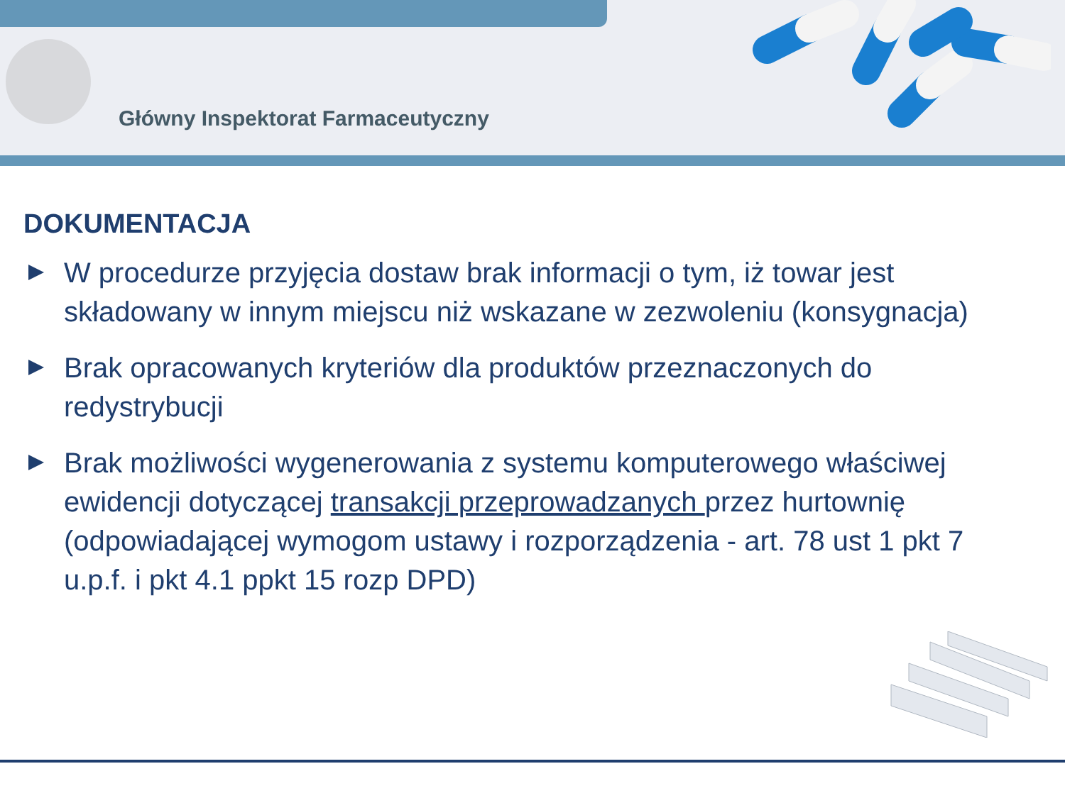Główny Inspektorat Farmaceutyczny
DOKUMENTACJA
W procedurze przyjęcia dostaw brak informacji o tym, iż towar jest składowany w innym miejscu niż wskazane w zezwoleniu (konsygnacja)
Brak opracowanych kryteriów dla produktów przeznaczonych do redystrybucji
Brak możliwości wygenerowania z systemu komputerowego właściwej ewidencji dotyczącej transakcji przeprowadzanych przez hurtownię (odpowiadającej wymogom ustawy i rozporządzenia - art. 78 ust 1 pkt 7 u.p.f. i pkt 4.1 ppkt 15 rozp DPD)